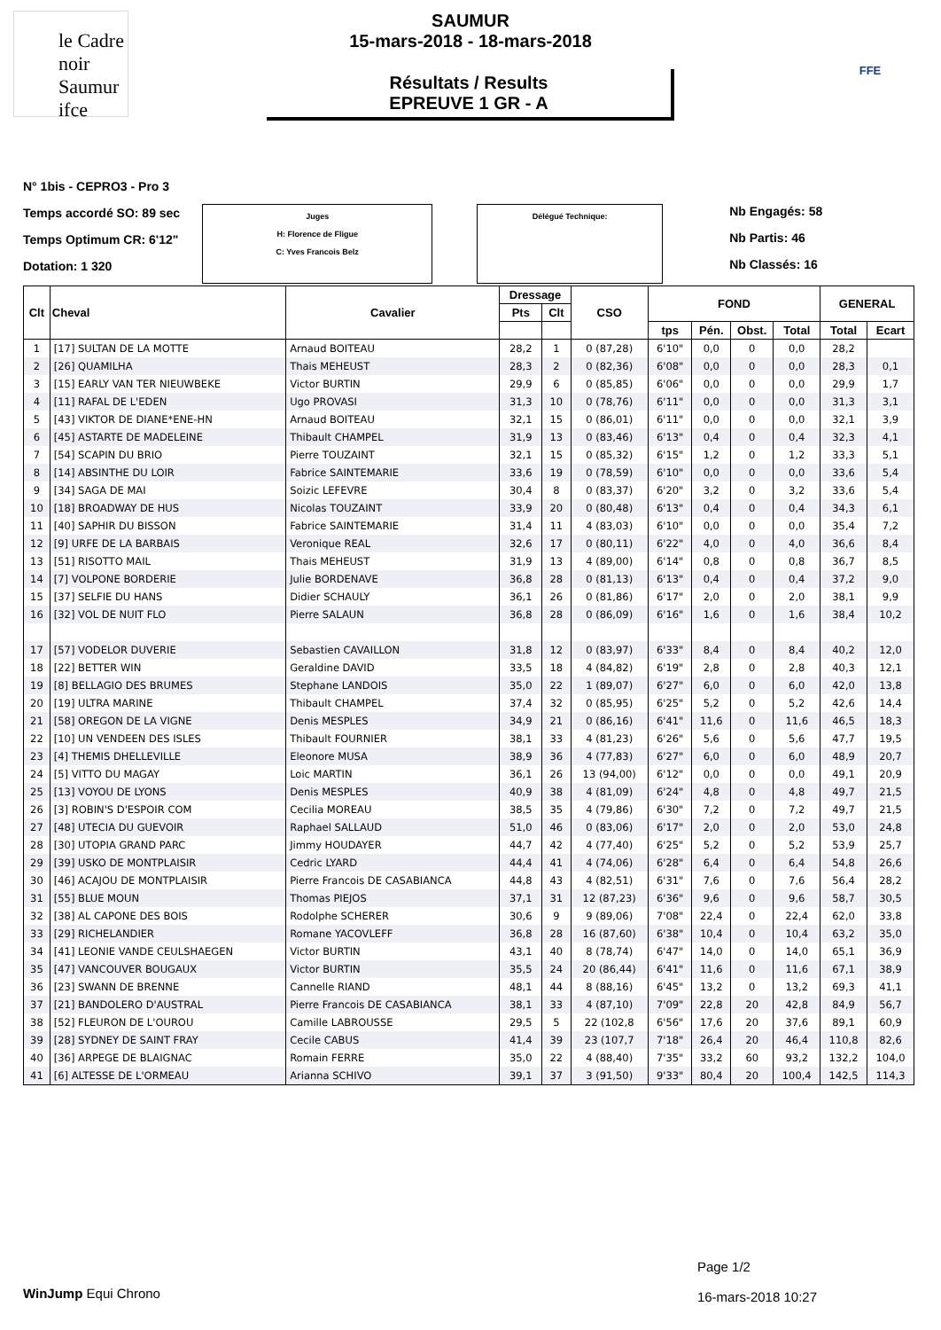le Cadre noir Saumur ifce
SAUMUR
15-mars-2018 - 18-mars-2018
Résultats / Results
EPREUVE 1 GR - A
FFE
N° 1bis - CEPRO3 - Pro 3
Temps accordé SO: 89 sec
Temps Optimum CR: 6'12"
Dotation: 1 320
Juges
H: Florence de Fligue
C: Yves Francois Belz
Délégué Technique:
Nb Engagés: 58
Nb Partis: 46
Nb Classés: 16
| Clt | Cheval | Cavalier | Dressage | | CSO | FOND | | | | GENERAL | |
| --- | --- | --- | --- | --- | --- | --- | --- | --- | --- | --- | --- |
| | | | Pts | Clt | | | | | | | |
| | | | | | | tps | Pén. | Obst. | Total | Total | Ecart |
| 1 | [17] SULTAN DE LA MOTTE | Arnaud BOITEAU | 28,2 | 1 | 0 (87,28) | 6'10" | 0,0 | 0 | 0,0 | 28,2 | |
| 2 | [26] QUAMILHA | Thais MEHEUST | 28,3 | 2 | 0 (82,36) | 6'08" | 0,0 | 0 | 0,0 | 28,3 | 0,1 |
| 3 | [15] EARLY VAN TER NIEUWBEKE | Victor BURTIN | 29,9 | 6 | 0 (85,85) | 6'06" | 0,0 | 0 | 0,0 | 29,9 | 1,7 |
| 4 | [11] RAFAL DE L'EDEN | Ugo PROVASI | 31,3 | 10 | 0 (78,76) | 6'11" | 0,0 | 0 | 0,0 | 31,3 | 3,1 |
| 5 | [43] VIKTOR DE DIANE*ENE-HN | Arnaud BOITEAU | 32,1 | 15 | 0 (86,01) | 6'11" | 0,0 | 0 | 0,0 | 32,1 | 3,9 |
| 6 | [45] ASTARTE DE MADELEINE | Thibault CHAMPEL | 31,9 | 13 | 0 (83,46) | 6'13" | 0,4 | 0 | 0,4 | 32,3 | 4,1 |
| 7 | [54] SCAPIN DU BRIO | Pierre TOUZAINT | 32,1 | 15 | 0 (85,32) | 6'15" | 1,2 | 0 | 1,2 | 33,3 | 5,1 |
| 8 | [14] ABSINTHE DU LOIR | Fabrice SAINTEMARIE | 33,6 | 19 | 0 (78,59) | 6'10" | 0,0 | 0 | 0,0 | 33,6 | 5,4 |
| 9 | [34] SAGA DE MAI | Soizic LEFEVRE | 30,4 | 8 | 0 (83,37) | 6'20" | 3,2 | 0 | 3,2 | 33,6 | 5,4 |
| 10 | [18] BROADWAY DE HUS | Nicolas TOUZAINT | 33,9 | 20 | 0 (80,48) | 6'13" | 0,4 | 0 | 0,4 | 34,3 | 6,1 |
| 11 | [40] SAPHIR DU BISSON | Fabrice SAINTEMARIE | 31,4 | 11 | 4 (83,03) | 6'10" | 0,0 | 0 | 0,0 | 35,4 | 7,2 |
| 12 | [9] URFE DE LA BARBAIS | Veronique REAL | 32,6 | 17 | 0 (80,11) | 6'22" | 4,0 | 0 | 4,0 | 36,6 | 8,4 |
| 13 | [51] RISOTTO MAIL | Thais MEHEUST | 31,9 | 13 | 4 (89,00) | 6'14" | 0,8 | 0 | 0,8 | 36,7 | 8,5 |
| 14 | [7] VOLPONE BORDERIE | Julie BORDENAVE | 36,8 | 28 | 0 (81,13) | 6'13" | 0,4 | 0 | 0,4 | 37,2 | 9,0 |
| 15 | [37] SELFIE DU HANS | Didier SCHAULY | 36,1 | 26 | 0 (81,86) | 6'17" | 2,0 | 0 | 2,0 | 38,1 | 9,9 |
| 16 | [32] VOL DE NUIT FLO | Pierre SALAUN | 36,8 | 28 | 0 (86,09) | 6'16" | 1,6 | 0 | 1,6 | 38,4 | 10,2 |
| 17 | [57] VODELOR DUVERIE | Sebastien CAVAILLON | 31,8 | 12 | 0 (83,97) | 6'33" | 8,4 | 0 | 8,4 | 40,2 | 12,0 |
| 18 | [22] BETTER WIN | Geraldine DAVID | 33,5 | 18 | 4 (84,82) | 6'19" | 2,8 | 0 | 2,8 | 40,3 | 12,1 |
| 19 | [8] BELLAGIO DES BRUMES | Stephane LANDOIS | 35,0 | 22 | 1 (89,07) | 6'27" | 6,0 | 0 | 6,0 | 42,0 | 13,8 |
| 20 | [19] ULTRA MARINE | Thibault CHAMPEL | 37,4 | 32 | 0 (85,95) | 6'25" | 5,2 | 0 | 5,2 | 42,6 | 14,4 |
| 21 | [58] OREGON DE LA VIGNE | Denis MESPLES | 34,9 | 21 | 0 (86,16) | 6'41" | 11,6 | 0 | 11,6 | 46,5 | 18,3 |
| 22 | [10] UN VENDEEN DES ISLES | Thibault FOURNIER | 38,1 | 33 | 4 (81,23) | 6'26" | 5,6 | 0 | 5,6 | 47,7 | 19,5 |
| 23 | [4] THEMIS DHELLEVILLE | Eleonore MUSA | 38,9 | 36 | 4 (77,83) | 6'27" | 6,0 | 0 | 6,0 | 48,9 | 20,7 |
| 24 | [5] VITTO DU MAGAY | Loic MARTIN | 36,1 | 26 | 13 (94,00) | 6'12" | 0,0 | 0 | 0,0 | 49,1 | 20,9 |
| 25 | [13] VOYOU DE LYONS | Denis MESPLES | 40,9 | 38 | 4 (81,09) | 6'24" | 4,8 | 0 | 4,8 | 49,7 | 21,5 |
| 26 | [3] ROBIN'S D'ESPOIR COM | Cecilia MOREAU | 38,5 | 35 | 4 (79,86) | 6'30" | 7,2 | 0 | 7,2 | 49,7 | 21,5 |
| 27 | [48] UTECIA DU GUEVOIR | Raphael SALLAUD | 51,0 | 46 | 0 (83,06) | 6'17" | 2,0 | 0 | 2,0 | 53,0 | 24,8 |
| 28 | [30] UTOPIA GRAND PARC | Jimmy HOUDAYER | 44,7 | 42 | 4 (77,40) | 6'25" | 5,2 | 0 | 5,2 | 53,9 | 25,7 |
| 29 | [39] USKO DE MONTPLAISIR | Cedric LYARD | 44,4 | 41 | 4 (74,06) | 6'28" | 6,4 | 0 | 6,4 | 54,8 | 26,6 |
| 30 | [46] ACAJOU DE MONTPLAISIR | Pierre Francois DE CASABIANCA | 44,8 | 43 | 4 (82,51) | 6'31" | 7,6 | 0 | 7,6 | 56,4 | 28,2 |
| 31 | [55] BLUE MOUN | Thomas PIEJOS | 37,1 | 31 | 12 (87,23) | 6'36" | 9,6 | 0 | 9,6 | 58,7 | 30,5 |
| 32 | [38] AL CAPONE DES BOIS | Rodolphe SCHERER | 30,6 | 9 | 9 (89,06) | 7'08" | 22,4 | 0 | 22,4 | 62,0 | 33,8 |
| 33 | [29] RICHELANDIER | Romane YACOVLEFF | 36,8 | 28 | 16 (87,60) | 6'38" | 10,4 | 0 | 10,4 | 63,2 | 35,0 |
| 34 | [41] LEONIE VANDE CEULSHAEGEN | Victor BURTIN | 43,1 | 40 | 8 (78,74) | 6'47" | 14,0 | 0 | 14,0 | 65,1 | 36,9 |
| 35 | [47] VANCOUVER BOUGAUX | Victor BURTIN | 35,5 | 24 | 20 (86,44) | 6'41" | 11,6 | 0 | 11,6 | 67,1 | 38,9 |
| 36 | [23] SWANN DE BRENNE | Cannelle RIAND | 48,1 | 44 | 8 (88,16) | 6'45" | 13,2 | 0 | 13,2 | 69,3 | 41,1 |
| 37 | [21] BANDOLERO D'AUSTRAL | Pierre Francois DE CASABIANCA | 38,1 | 33 | 4 (87,10) | 7'09" | 22,8 | 20 | 42,8 | 84,9 | 56,7 |
| 38 | [52] FLEURON DE L'OUROU | Camille LABROUSSE | 29,5 | 5 | 22 (102,8 | 6'56" | 17,6 | 20 | 37,6 | 89,1 | 60,9 |
| 39 | [28] SYDNEY DE SAINT FRAY | Cecile CABUS | 41,4 | 39 | 23 (107,7 | 7'18" | 26,4 | 20 | 46,4 | 110,8 | 82,6 |
| 40 | [36] ARPEGE DE BLAIGNAC | Romain FERRE | 35,0 | 22 | 4 (88,40) | 7'35" | 33,2 | 60 | 93,2 | 132,2 | 104,0 |
| 41 | [6] ALTESSE DE L'ORMEAU | Arianna SCHIVO | 39,1 | 37 | 3 (91,50) | 9'33" | 80,4 | 20 | 100,4 | 142,5 | 114,3 |
WinJump Equi Chrono
Page 1/2
16-mars-2018 10:27